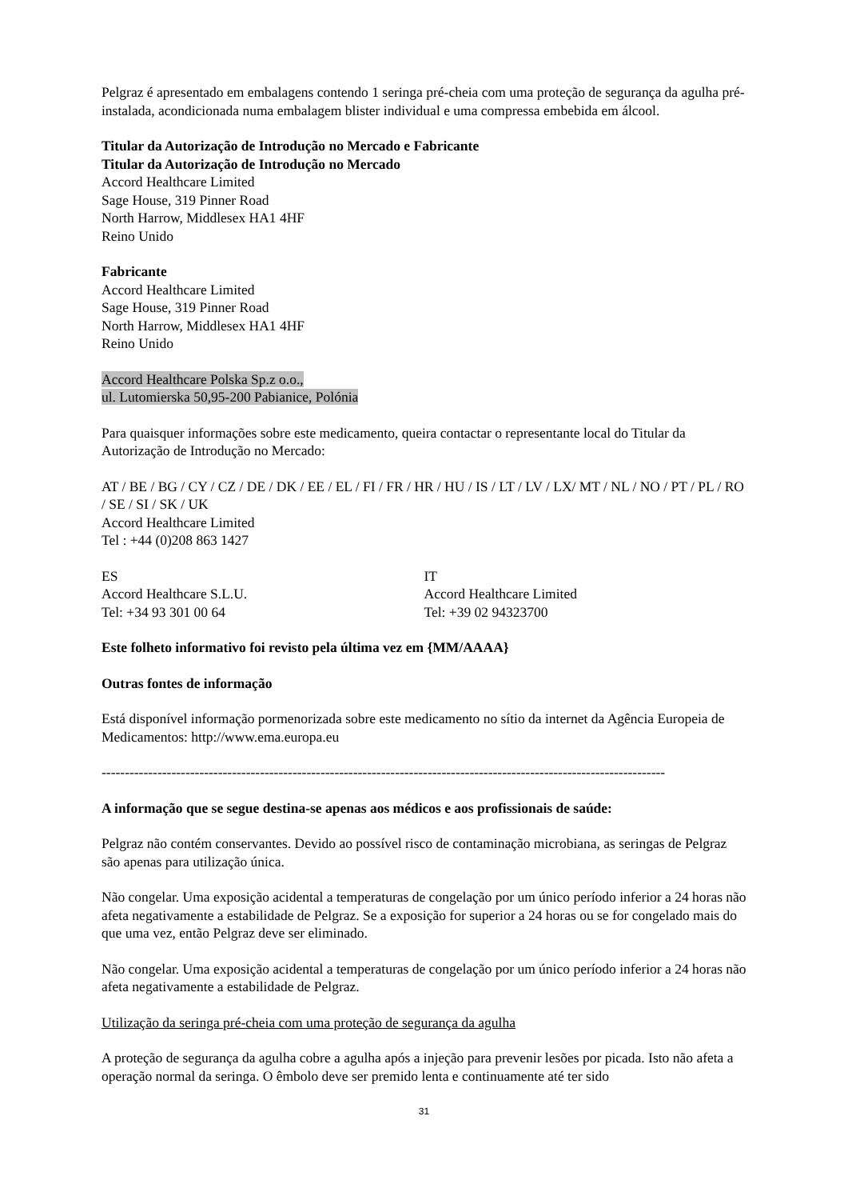Pelgraz é apresentado em embalagens contendo 1 seringa pré-cheia com uma proteção de segurança da agulha pré-instalada, acondicionada numa embalagem blister individual e uma compressa embebida em álcool.
Titular da Autorização de Introdução no Mercado e Fabricante
Titular da Autorização de Introdução no Mercado
Accord Healthcare Limited
Sage House, 319 Pinner Road
North Harrow, Middlesex HA1 4HF
Reino Unido
Fabricante
Accord Healthcare Limited
Sage House, 319 Pinner Road
North Harrow, Middlesex HA1 4HF
Reino Unido
Accord Healthcare Polska Sp.z o.o.,
ul. Lutomierska 50,95-200 Pabianice, Polónia
Para quaisquer informações sobre este medicamento, queira contactar o representante local do Titular da Autorização de Introdução no Mercado:
AT / BE / BG / CY / CZ / DE / DK / EE / EL / FI / FR / HR / HU / IS / LT / LV / LX/ MT / NL / NO / PT / PL / RO / SE / SI / SK / UK
Accord Healthcare Limited
Tel : +44 (0)208 863 1427
ES
Accord Healthcare S.L.U.
Tel: +34 93 301 00 64
IT
Accord Healthcare Limited
Tel: +39 02 94323700
Este folheto informativo foi revisto pela última vez em {MM/AAAA}
Outras fontes de informação
Está disponível informação pormenorizada sobre este medicamento no sítio da internet da Agência Europeia de Medicamentos: http://www.ema.europa.eu
-------------------------------------------------------------------------------------------------------------------------
A informação que se segue destina-se apenas aos médicos e aos profissionais de saúde:
Pelgraz não contém conservantes. Devido ao possível risco de contaminação microbiana, as seringas de Pelgraz são apenas para utilização única.
Não congelar. Uma exposição acidental a temperaturas de congelação por um único período inferior a 24 horas não afeta negativamente a estabilidade de Pelgraz. Se a exposição for superior a 24 horas ou se for congelado mais do que uma vez, então Pelgraz deve ser eliminado.
Não congelar. Uma exposição acidental a temperaturas de congelação por um único período inferior a 24 horas não afeta negativamente a estabilidade de Pelgraz.
Utilização da seringa pré-cheia com uma proteção de segurança da agulha
A proteção de segurança da agulha cobre a agulha após a injeção para prevenir lesões por picada. Isto não afeta a operação normal da seringa. O êmbolo deve ser premido lenta e continuamente até ter sido
31